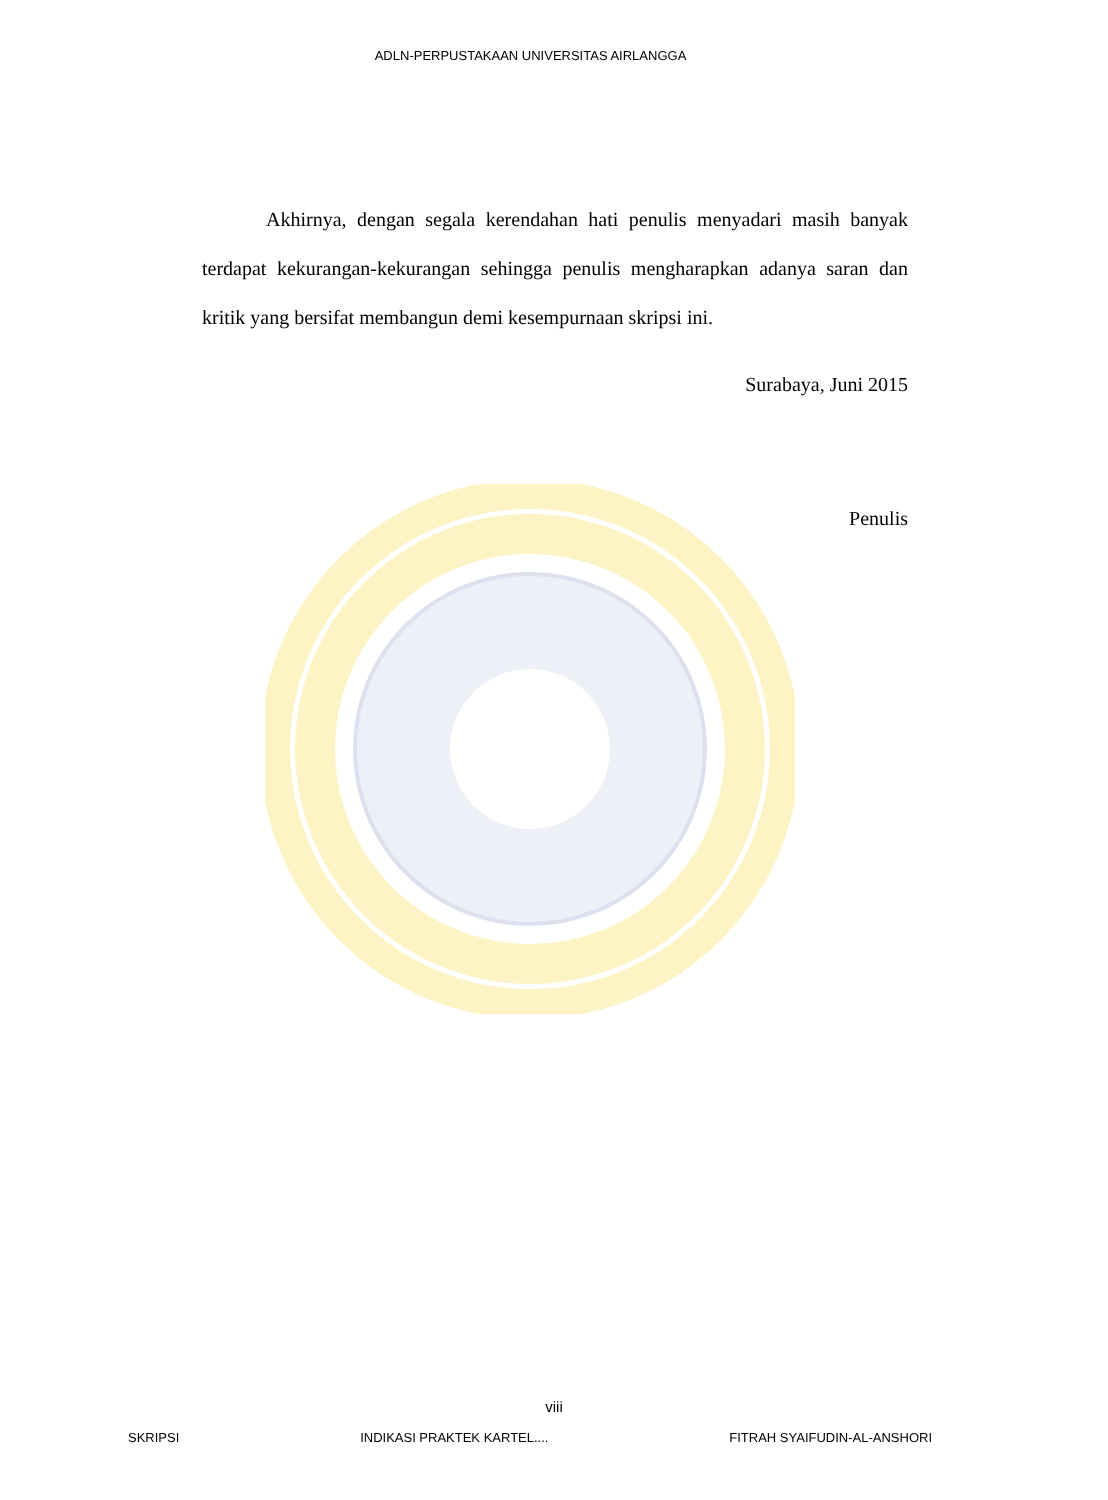ADLN-PERPUSTAKAAN UNIVERSITAS AIRLANGGA
Akhirnya, dengan segala kerendahan hati penulis menyadari masih banyak terdapat kekurangan-kekurangan sehingga penulis mengharapkan adanya saran dan kritik yang bersifat membangun demi kesempurnaan skripsi ini.
Surabaya, Juni 2015
Penulis
viii
SKRIPSI INDIKASI PRAKTEK KARTEL.... FITRAH SYAIFUDIN-AL-ANSHORI